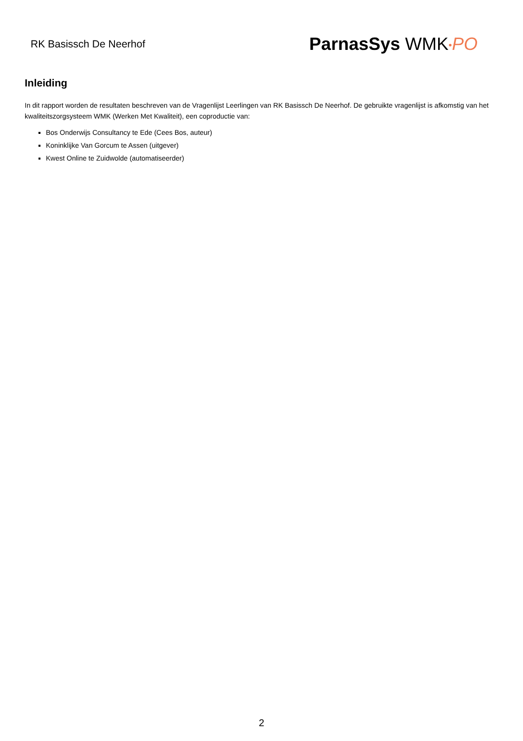RK Basissch De Neerhof
ParnasSys WMK•PO
Inleiding
In dit rapport worden de resultaten beschreven van de Vragenlijst Leerlingen van RK Basissch De Neerhof. De gebruikte vragenlijst is afkomstig van het kwaliteitszorgsysteem WMK (Werken Met Kwaliteit), een coproductie van:
Bos Onderwijs Consultancy te Ede (Cees Bos, auteur)
Koninklijke Van Gorcum te Assen (uitgever)
Kwest Online te Zuidwolde (automatiseerder)
2